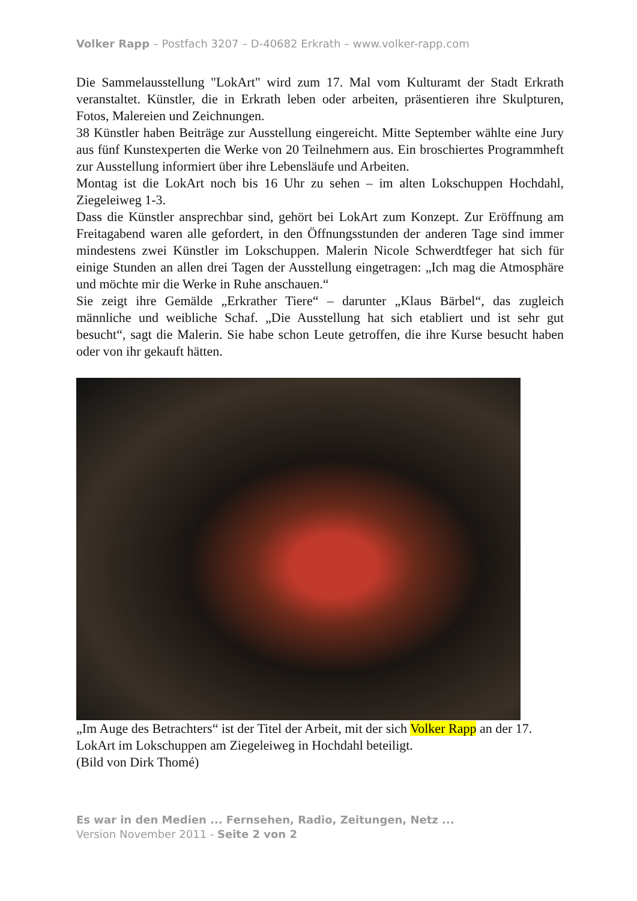Volker Rapp – Postfach 3207 – D-40682 Erkrath – www.volker-rapp.com
Die Sammelausstellung "LokArt" wird zum 17. Mal vom Kulturamt der Stadt Erkrath veranstaltet. Künstler, die in Erkrath leben oder arbeiten, präsentieren ihre Skulpturen, Fotos, Malereien und Zeichnungen.
38 Künstler haben Beiträge zur Ausstellung eingereicht. Mitte September wählte eine Jury aus fünf Kunstexperten die Werke von 20 Teilnehmern aus. Ein broschiertes Programmheft zur Ausstellung informiert über ihre Lebensläufe und Arbeiten.
Montag ist die LokArt noch bis 16 Uhr zu sehen – im alten Lokschuppen Hochdahl, Ziegeleiweg 1-3.
Dass die Künstler ansprechbar sind, gehört bei LokArt zum Konzept. Zur Eröffnung am Freitagabend waren alle gefordert, in den Öffnungsstunden der anderen Tage sind immer mindestens zwei Künstler im Lokschuppen. Malerin Nicole Schwerdtfeger hat sich für einige Stunden an allen drei Tagen der Ausstellung eingetragen: „Ich mag die Atmosphäre und möchte mir die Werke in Ruhe anschauen.“
Sie zeigt ihre Gemälde „Erkrather Tiere“ – darunter „Klaus Bärbel“, das zugleich männliche und weibliche Schaf. „Die Ausstellung hat sich etabliert und ist sehr gut besucht“, sagt die Malerin. Sie habe schon Leute getroffen, die ihre Kurse besucht haben oder von ihr gekauft hätten.
„Im Auge des Betrachters“ ist der Titel der Arbeit, mit der sich Volker Rapp an der 17. LokArt im Lokschuppen am Ziegeleiweg in Hochdahl beteiligt.
(Bild von Dirk Thomé)
Es war in den Medien ... Fernsehen, Radio, Zeitungen, Netz ...
Version November 2011 - Seite 2 von 2